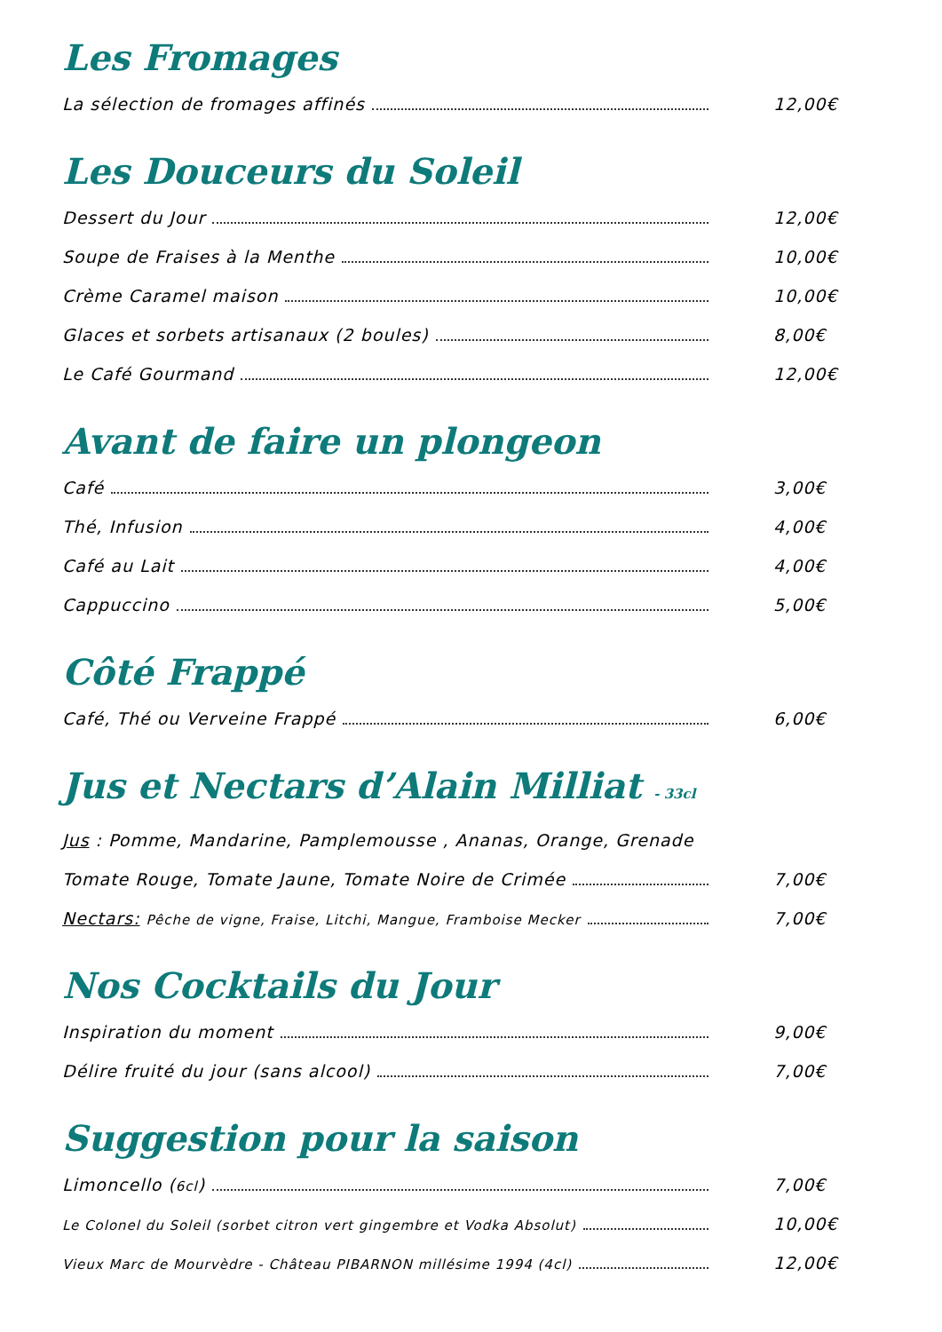Les Fromages
La sélection de fromages affinés 12,00€
Les Douceurs du Soleil
Dessert du Jour 12,00€
Soupe de Fraises à la Menthe 10,00€
Crème Caramel maison 10,00€
Glaces et sorbets artisanaux (2 boules) 8,00€
Le Café Gourmand 12,00€
Avant de faire un plongeon
Café 3,00€
Thé, Infusion 4,00€
Café au Lait 4,00€
Cappuccino 5,00€
Côté Frappé
Café, Thé ou Verveine Frappé 6,00€
Jus et Nectars d’Alain Milliat - 33cl
Jus : Pomme, Mandarine, Pamplemousse , Ananas, Orange, Grenade
Tomate Rouge, Tomate Jaune, Tomate Noire de Crimée 7,00€
Nectars: Pêche de vigne, Fraise, Litchi, Mangue, Framboise Mecker 7,00€
Nos Cocktails du Jour
Inspiration du moment 9,00€
Délire fruité du jour (sans alcool) 7,00€
Suggestion pour la saison
Limoncello (6cl) 7,00€
Le Colonel du Soleil (sorbet citron vert gingembre et Vodka Absolut) 10,00€
Vieux Marc de Mourvèdre - Château PIBARNON millésime 1994 (4cl) 12,00€